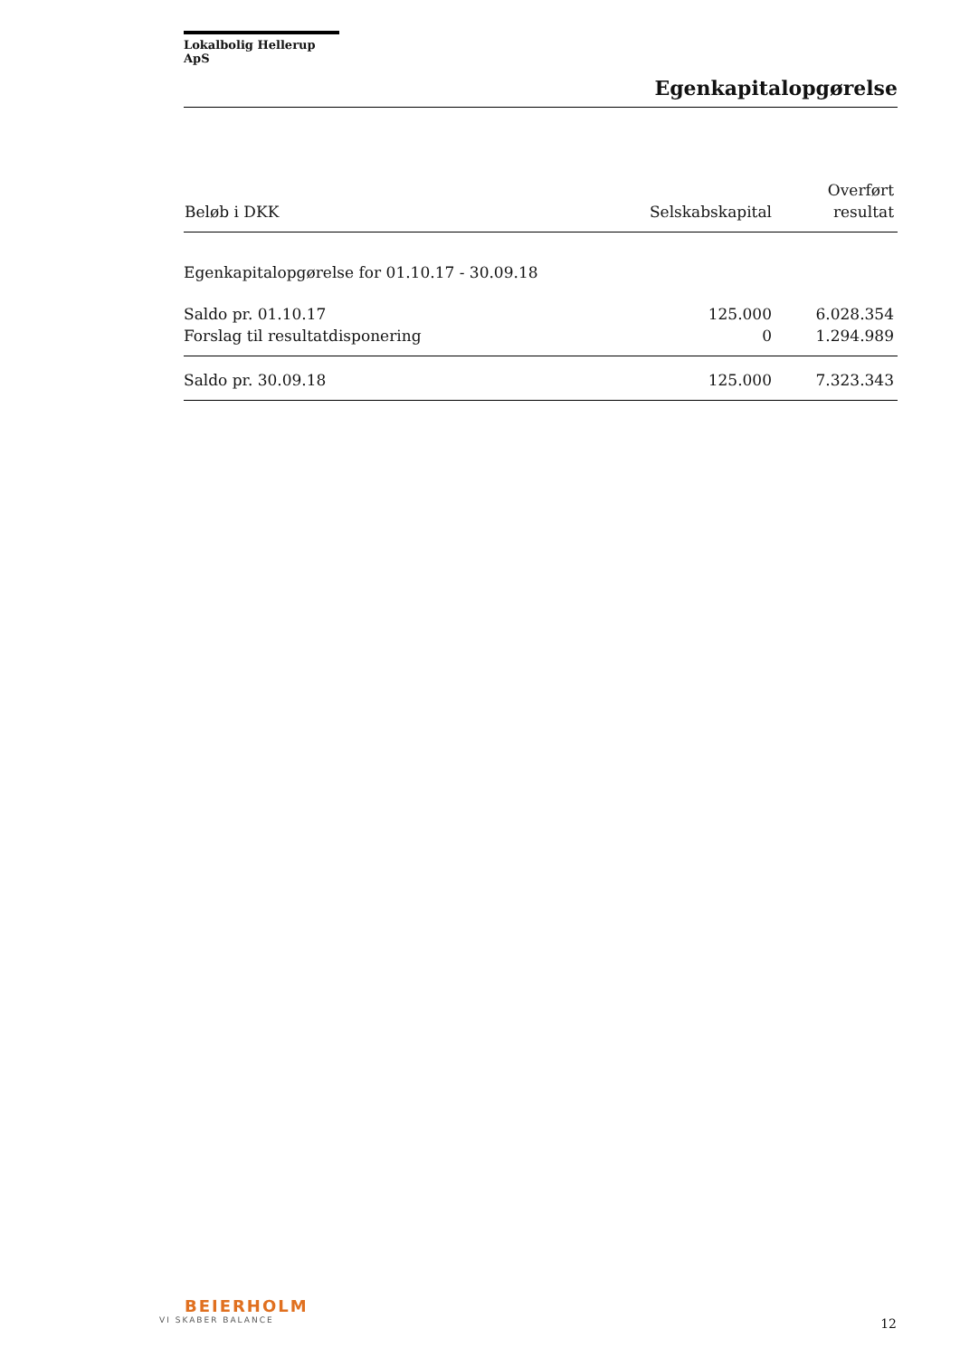Lokalbolig Hellerup ApS
Egenkapitalopgørelse
| Beløb i DKK | Selskabskapital | Overført resultat |
| --- | --- | --- |
| Egenkapitalopgørelse for 01.10.17 - 30.09.18 | | |
| Saldo pr. 01.10.17 | 125.000 | 6.028.354 |
| Forslag til resultatdisponering | 0 | 1.294.989 |
| Saldo pr. 30.09.18 | 125.000 | 7.323.343 |
BEIERHOLM
VI SKABER BALANCE
12